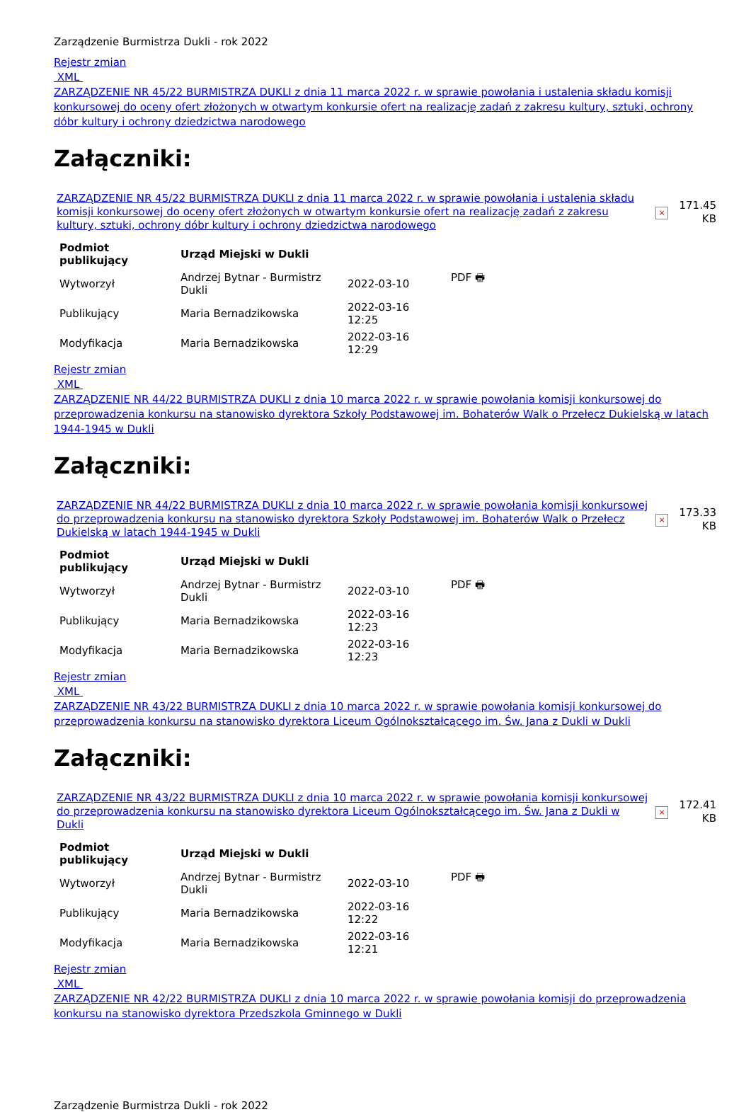Zarządzenie Burmistrza Dukli - rok 2022
Rejestr zmian
XML
ZARZĄDZENIE NR 45/22 BURMISTRZA DUKLI z dnia 11 marca 2022 r. w sprawie powołania i ustalenia składu komisji konkursowej do oceny ofert złożonych w otwartym konkursie ofert na realizację zadań z zakresu kultury, sztuki, ochrony dóbr kultury i ochrony dziedzictwa narodowego
Załączniki:
| ZARZĄDZENIE NR 45/22 BURMISTRZA DUKLI z dnia 11 marca 2022 r. w sprawie powołania i ustalenia składu komisji konkursowej do oceny ofert złożonych w otwartym konkursie ofert na realizację zadań z zakresu kultury, sztuki, ochrony dóbr kultury i ochrony dziedzictwa narodowego | × | 171.45 KB |
| Podmiot publikujący | Urząd Miejski w Dukli | | |
| Wytworzył | Andrzej Bytnar - Burmistrz Dukli | 2022-03-10 | PDF 🖶 |
| Publikujący | Maria Bernadzikowska | 2022-03-16 12:25 | |
| Modyfikacja | Maria Bernadzikowska | 2022-03-16 12:29 | |
Rejestr zmian
XML
ZARZĄDZENIE NR 44/22 BURMISTRZA DUKLI z dnia 10 marca 2022 r. w sprawie powołania komisji konkursowej do przeprowadzenia konkursu na stanowisko dyrektora Szkoły Podstawowej im. Bohaterów Walk o Przełecz Dukielską w latach 1944-1945 w Dukli
Załączniki:
| ZARZĄDZENIE NR 44/22 BURMISTRZA DUKLI z dnia 10 marca 2022 r. w sprawie powołania komisji konkursowej do przeprowadzenia konkursu na stanowisko dyrektora Szkoły Podstawowej im. Bohaterów Walk o Przełecz Dukielską w latach 1944-1945 w Dukli | × | 173.33 KB |
| Podmiot publikujący | Urząd Miejski w Dukli | | |
| Wytworzył | Andrzej Bytnar - Burmistrz Dukli | 2022-03-10 | PDF 🖶 |
| Publikujący | Maria Bernadzikowska | 2022-03-16 12:23 | |
| Modyfikacja | Maria Bernadzikowska | 2022-03-16 12:23 | |
Rejestr zmian
XML
ZARZĄDZENIE NR 43/22 BURMISTRZA DUKLI z dnia 10 marca 2022 r. w sprawie powołania komisji konkursowej do przeprowadzenia konkursu na stanowisko dyrektora Liceum Ogólnokształcącego im. Św. Jana z Dukli w Dukli
Załączniki:
| ZARZĄDZENIE NR 43/22 BURMISTRZA DUKLI z dnia 10 marca 2022 r. w sprawie powołania komisji konkursowej do przeprowadzenia konkursu na stanowisko dyrektora Liceum Ogólnokształcącego im. Św. Jana z Dukli w Dukli | × | 172.41 KB |
| Podmiot publikujący | Urząd Miejski w Dukli | | |
| Wytworzył | Andrzej Bytnar - Burmistrz Dukli | 2022-03-10 | PDF 🖶 |
| Publikujący | Maria Bernadzikowska | 2022-03-16 12:22 | |
| Modyfikacja | Maria Bernadzikowska | 2022-03-16 12:21 | |
Rejestr zmian
XML
ZARZĄDZENIE NR 42/22 BURMISTRZA DUKLI z dnia 10 marca 2022 r. w sprawie powołania komisji do przeprowadzenia konkursu na stanowisko dyrektora Przedszkola Gminnego w Dukli
Zarządzenie Burmistrza Dukli - rok 2022